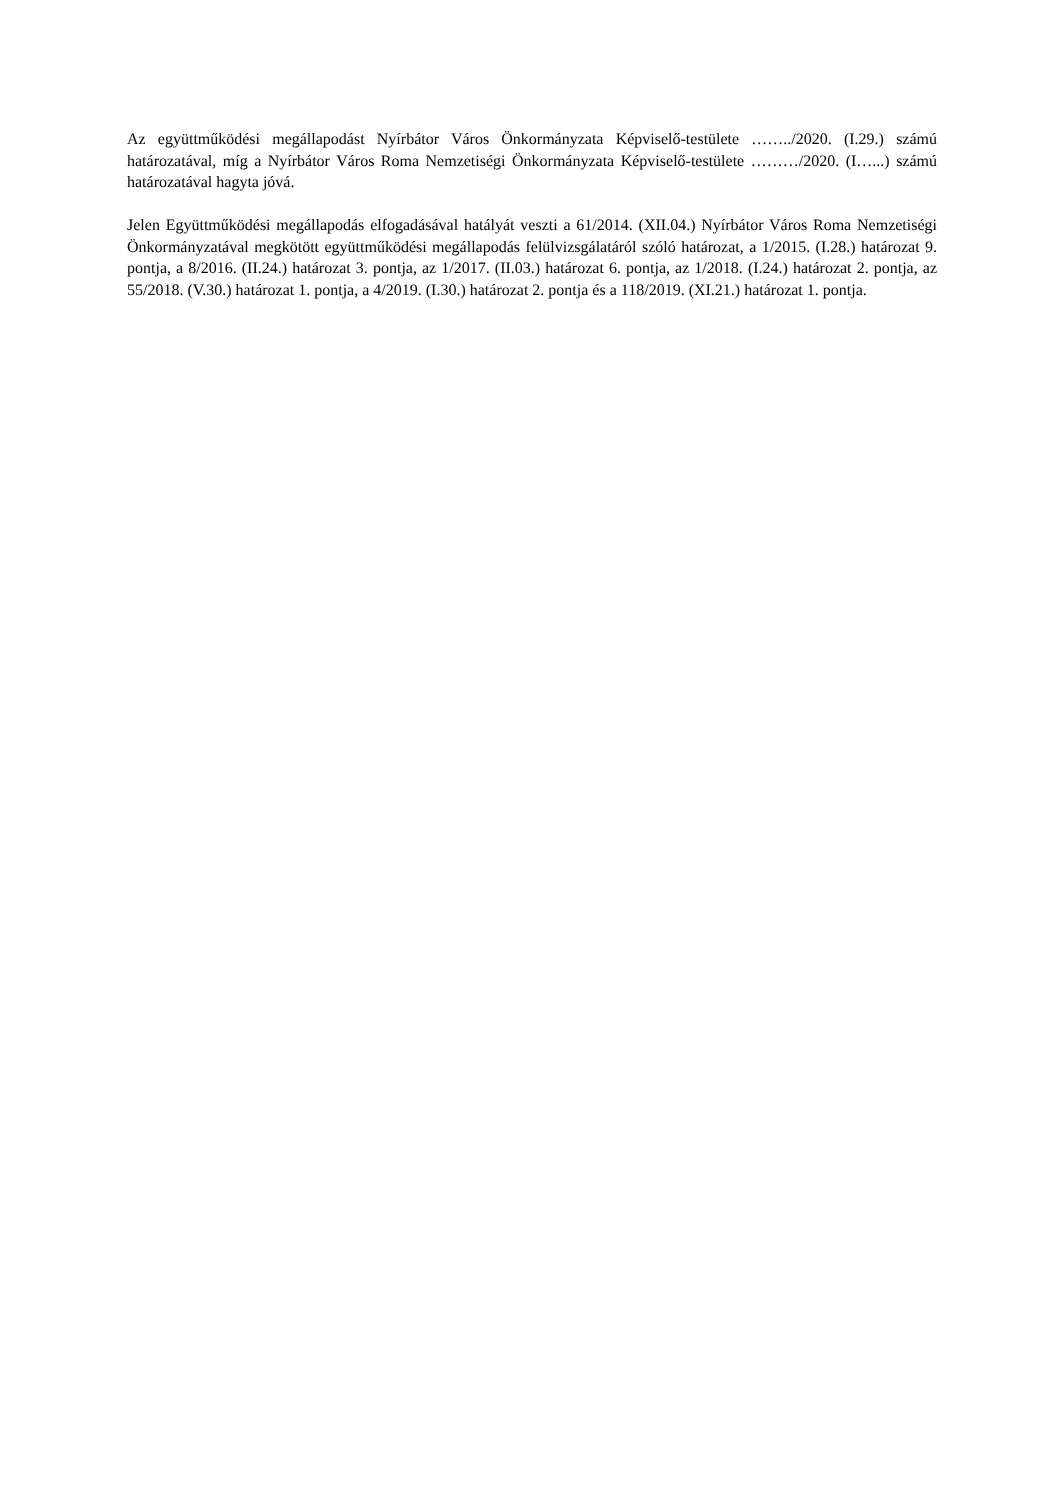Az együttműködési megállapodást Nyírbátor Város Önkormányzata Képviselő-testülete ……../2020. (I.29.) számú határozatával, míg a Nyírbátor Város Roma Nemzetiségi Önkormányzata Képviselő-testülete ………/2020. (I…...) számú határozatával hagyta jóvá.
Jelen Együttműködési megállapodás elfogadásával hatályát veszti a 61/2014. (XII.04.) Nyírbátor Város Roma Nemzetiségi Önkormányzatával megkötött együttműködési megállapodás felülvizsgálatáról szóló határozat, a 1/2015. (I.28.) határozat 9. pontja, a 8/2016. (II.24.) határozat 3. pontja, az 1/2017. (II.03.) határozat 6. pontja, az 1/2018. (I.24.) határozat 2. pontja, az 55/2018. (V.30.) határozat 1. pontja, a 4/2019. (I.30.) határozat 2. pontja és a 118/2019. (XI.21.) határozat 1. pontja.